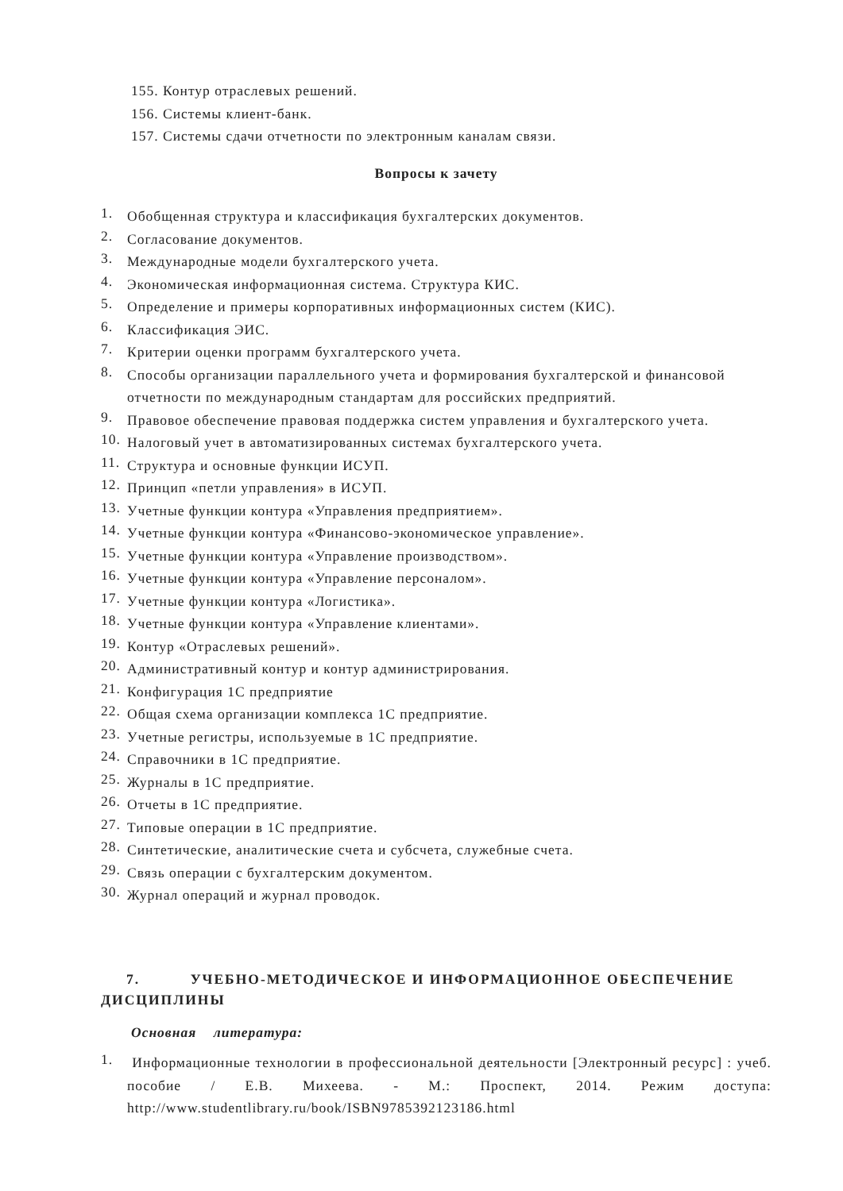155. Контур отраслевых решений.
156. Системы клиент-банк.
157. Системы сдачи отчетности по электронным каналам связи.
Вопросы к зачету
1.
Обобщенная структура и классификация бухгалтерских документов.
2.
Согласование документов.
3.
Международные модели бухгалтерского учета.
4.
Экономическая информационная система. Структура КИС.
5.
Определение и примеры корпоративных информационных систем (КИС).
6.
Классификация ЭИС.
7.
Критерии оценки программ бухгалтерского учета.
8.
Способы организации параллельного учета и формирования бухгалтерской и финансовой отчетности по международным стандартам для российских предприятий.
9.
Правовое обеспечение правовая поддержка систем управления и бухгалтерского учета.
10.
Налоговый учет в автоматизированных системах бухгалтерского учета.
11.
Структура и основные функции ИСУП.
12.
Принцип «петли управления» в ИСУП.
13.
Учетные функции контура «Управления предприятием».
14.
Учетные функции контура «Финансово-экономическое управление».
15.
Учетные функции контура «Управление производством».
16.
Учетные функции контура «Управление персоналом».
17.
Учетные функции контура «Логистика».
18.
Учетные функции контура «Управление клиентами».
19.
Контур «Отраслевых решений».
20.
Административный контур и контур администрирования.
21.
Конфигурация 1С предприятие
22.
Общая схема организации комплекса 1С предприятие.
23.
Учетные регистры, используемые в 1С предприятие.
24.
Справочники в 1С предприятие.
25.
Журналы в 1С предприятие.
26.
Отчеты в 1С предприятие.
27.
Типовые операции в 1С предприятие.
28.
Синтетические, аналитические счета и субсчета, служебные счета.
29.
Связь операции с бухгалтерским документом.
30.
Журнал операций и журнал проводок.
7. УЧЕБНО-МЕТОДИЧЕСКОЕ И ИНФОРМАЦИОННОЕ ОБЕСПЕЧЕНИЕ ДИСЦИПЛИНЫ
Основная литература:
1.
Информационные технологии в профессиональной деятельности [Электронный ресурс] : учеб. пособие / Е.В. Михеева. - М.: Проспект, 2014. Режим доступа: http://www.studentlibrary.ru/book/ISBN9785392123186.html